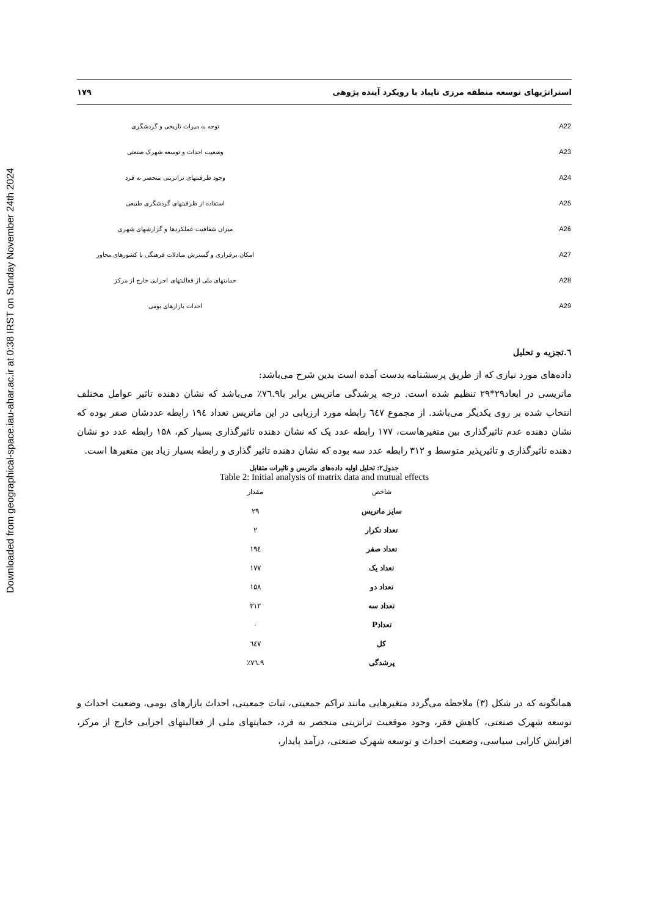Downloaded from geographical-space.iau-ahar.ac.ir at 0:38 IRST on Sunday November 24th 2024
استراتژیهای توسعه منطقه مرزی تایباد با رویکرد آینده پژوهی ۱۷۹
| A22 | | توجه به میراث تاریخی و گردشگری |
| A23 | | وضعیت احداث و توسعه شهرک صنعتی |
| A24 | | وجود ظرفیتهای ترانزیتی منحصر به فرد |
| A25 | | استفاده از ظرفیتهای گردشگری طبیعی |
| A26 | | میزان شفافیت عملکردها و گزارشهای شهری |
| A27 | | امکان برقراری و گسترش مبادلات فرهنگی با کشورهای مجاور |
| A28 | | حمایتهای ملی از فعالیتهای اجرایی خارج از مرکز |
| A29 | | احداث بازارهای بومی |
٦.تجزیه و تحلیل
داده‌های مورد نیازی که از طریق پرسشنامه بدست آمده است بدین شرح می‌باشد:
ماتریسی در ابعاد۲۹*۲۹ تنظیم شده است. درجه پرشدگی ماتریس برابر با٧٦.٩٪ می‌باشد که نشان دهنده تاثیر عوامل مختلف انتخاب شده بر روی یکدیگر می‌باشد. از مجموع ٦٤٧ رابطه مورد ارزیابی در این ماتریس تعداد ١٩٤ رابطه عددشان صفر بوده که نشان دهنده عدم تاثیرگذاری بین متغیرهاست، ۱۷۷ رابطه عدد یک که نشان دهنده تاثیرگذاری بسیار کم، ۱۵۸ رابطه عدد دو نشان دهنده تاثیرگذاری و تاثیرپذیر متوسط و ۳۱۲ رابطه عدد سه بوده که نشان دهنده تاثیر گذاری و رابطه بسیار زیاد بین متغیرها است.
جدول۲: تحلیل اولیه داده‌های ماتریس و تاثیرات متقابل
Table 2: Initial analysis of matrix data and mutual effects
| شاخص | مقدار |
| --- | --- |
| سایز ماتریس | ۲۹ |
| تعداد تکرار | ۲ |
| تعداد صفر | ١٩٤ |
| تعداد یک | ۱۷۷ |
| تعداد دو | ۱۵۸ |
| تعداد سه | ۳۱۲ |
| تعدادP | ۰ |
| کل | ٦٤٧ |
| پرشدگی | ٧٦.٩٪ |
همانگونه که در شکل (۳) ملاحظه می‌گردد متغیرهایی مانند تراکم جمعیتی، ثبات جمعیتی، احداث بازارهای بومی، وضعیت احداث و توسعه شهرک صنعتی، کاهش فقر، وجود موقعیت ترانزیتی منجصر به فرد، حمایتهای ملی از فعالیتهای اجرایی خارج از مرکز، افزایش کارایی سیاسی، وضعیت احداث و توسعه شهرک صنعتی، درآمد پایدار،